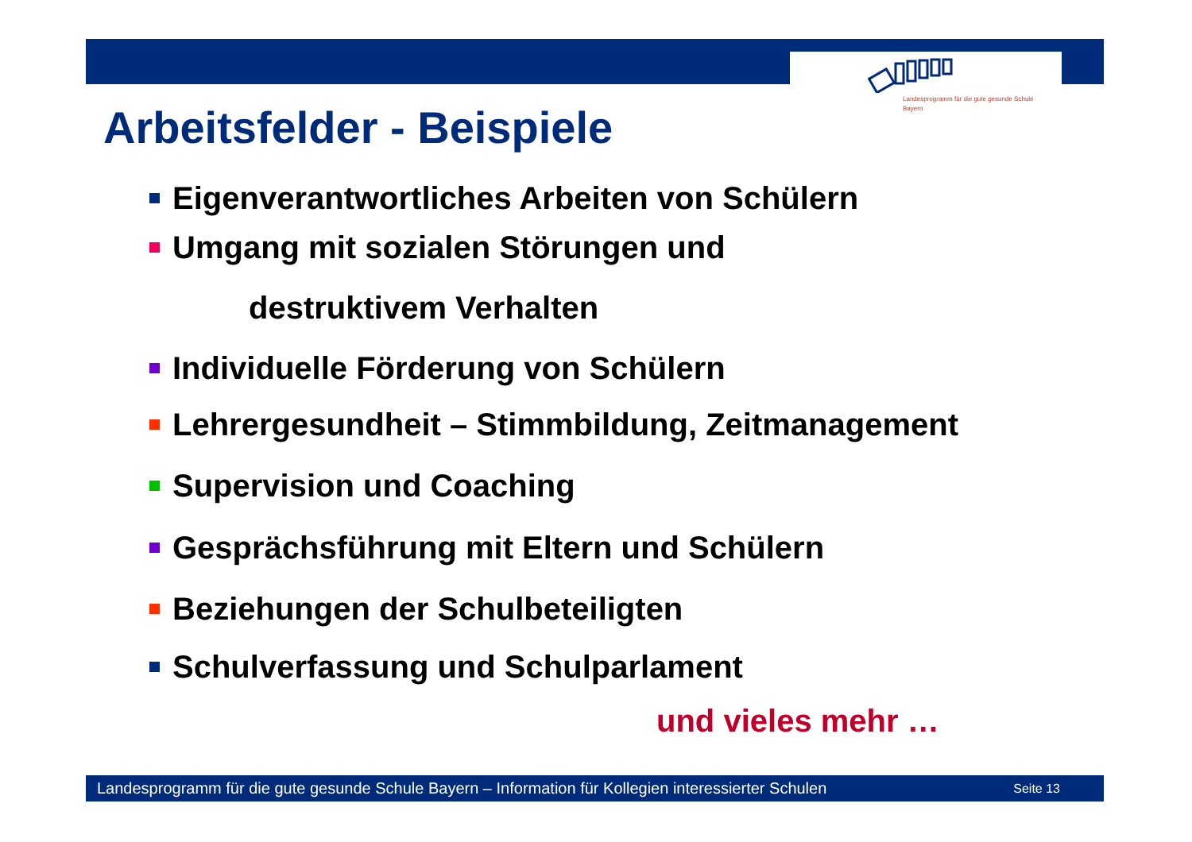Landesprogramm für die gute gesunde Schule
Bayern
Arbeitsfelder - Beispiele
Eigenverantwortliches Arbeiten von Schülern
Umgang mit sozialen Störungen und
destruktivem Verhalten
Individuelle Förderung von Schülern
Lehrergesundheit – Stimmbildung, Zeitmanagement
Supervision und Coaching
Gesprächsführung mit Eltern und Schülern
Beziehungen der Schulbeteiligten
Schulverfassung und Schulparlament
und vieles mehr …
Landesprogramm für die gute gesunde Schule Bayern – Information für Kollegien interessierter Schulen Seite 13